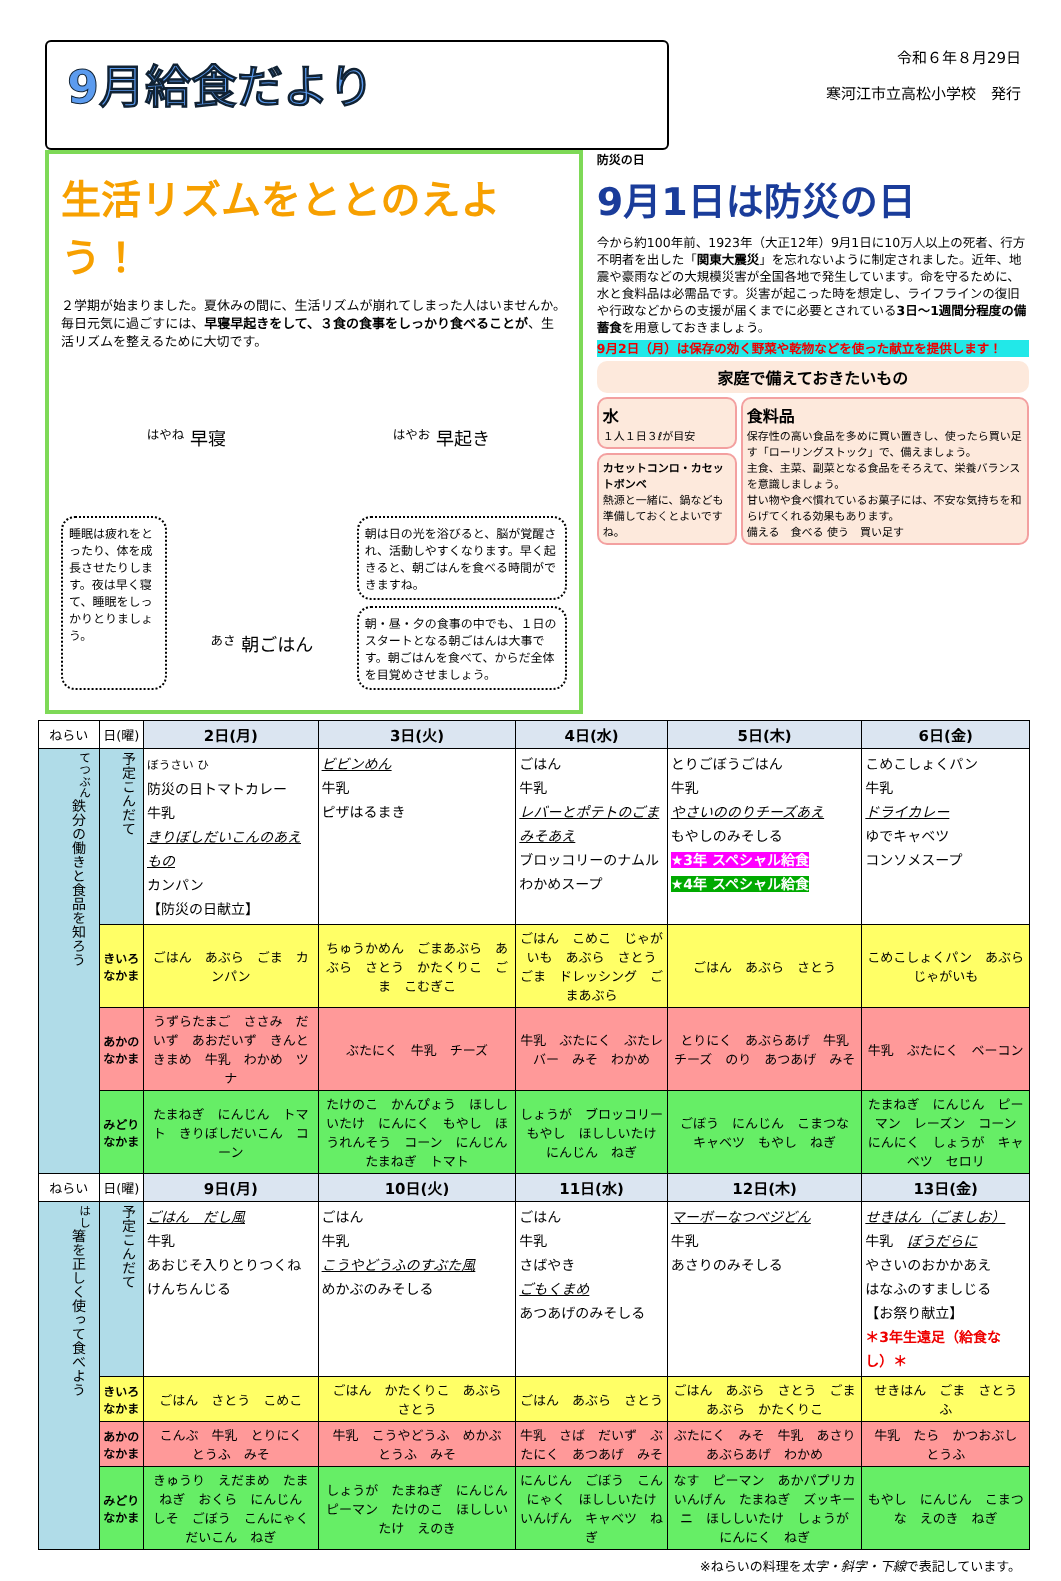9月給食だより
令和６年８月29日
寒河江市立高松小学校　発行
生活リズムをととのえよう！
２学期が始まりました。夏休みの間に、生活リズムが崩れてしまった人はいませんか。毎日元気に過ごすには、早寝早起きをして、３食の食事をしっかり食べることが、生活リズムを整えるために大切です。
<sup>はやね</sup> 早寝
<sup>はやお</sup> 早起き
睡眠は疲れをとったり、体を成長させたりします。夜は早く寝て、睡眠をしっかりとりましょう。
<sup>あさ</sup> 朝ごはん
朝は日の光を浴びると、脳が覚醒され、活動しやすくなります。早く起きると、朝ごはんを食べる時間ができますね。
朝・昼・夕の食事の中でも、１日のスタートとなる朝ごはんは大事です。朝ごはんを食べて、からだ全体を目覚めさせましょう。
防災の日
9月1日は防災の日
今から約100年前、1923年（大正12年）9月1日に10万人以上の死者、行方不明者を出した「関東大震災」を忘れないように制定されました。近年、地震や豪雨などの大規模災害が全国各地で発生しています。命を守るために、水と食料品は必需品です。災害が起こった時を想定し、ライフラインの復旧や行政などからの支援が届くまでに必要とされている3日～1週間分程度の備蓄食を用意しておきましょう。
9月2日（月）は保存の効く野菜や乾物などを使った献立を提供します！
家庭で備えておきたいもの
水
１人１日３ℓが目安
カセットコンロ・カセットボンベ
熱源と一緒に、鍋なども準備しておくとよいですね。
食料品
保存性の高い食品を多めに買い置きし、使ったら買い足す「ローリングストック」で、備えましょう。
主食、主菜、副菜となる食品をそろえて、栄養バランスを意識しましょう。
甘い物や食べ慣れているお菓子には、不安な気持ちを和らげてくれる効果もあります。
備える　食べる 使う　買い足す
| ねらい | 日(曜) | 2日(月) | 3日(火) | 4日(水) | 5日(木) | 6日(金) |
| <sup>てつぶん</sup>鉄分の働きと食品を知ろう | 予定こんだて | ぼうさい ひ 防災の日トマトカレー 牛乳 きりぼしだいこんのあえもの カンパン 【防災の日献立】 | ビビンめん 牛乳 ピザはるまき | ごはん 牛乳 レバーとポテトのごまみそあえ ブロッコリーのナムル わかめスープ | とりごぼうごはん 牛乳 やさいののりチーズあえ もやしのみそしる ★3年 スペシャル給食 ★4年 スペシャル給食 | こめこしょくパン 牛乳 ドライカレー ゆでキャベツ コンソメスープ |
| | きいろ なかま | ごはん あぶら ごま カンパン | ちゅうかめん ごまあぶら あぶら さとう かたくりこ ごま こむぎこ | ごはん こめこ じゃがいも あぶら さとう ごま ドレッシング ごまあぶら | ごはん あぶら さとう | こめこしょくパン あぶら じゃがいも |
| | あかの なかま | うずらたまご ささみ だいず あおだいず きんときまめ 牛乳 わかめ ツナ | ぶたにく 牛乳 チーズ | 牛乳 ぶたにく ぶたレバー みそ わかめ | とりにく あぶらあげ 牛乳 チーズ のり あつあげ みそ | 牛乳 ぶたにく ベーコン |
| | みどり なかま | たまねぎ にんじん トマト きりぼしだいこん コーン | たけのこ かんぴょう ほししいたけ にんにく もやし ほうれんそう コーン にんじん たまねぎ トマト | しょうが ブロッコリー もやし ほししいたけ にんじん ねぎ | ごぼう にんじん こまつな キャベツ もやし ねぎ | たまねぎ にんじん ピーマン レーズン コーン にんにく しょうが キャベツ セロリ |
| ねらい | 日(曜) | 9日(月) | 10日(火) | 11日(水) | 12日(木) | 13日(金) |
| <sup>はし</sup>箸を正しく使って食べよう | 予定こんだて | ごはん だし風 牛乳 あおじそ入りとりつくね けんちんじる | ごはん 牛乳 こうやどうふのすぶた風 めかぶのみそしる | ごはん 牛乳 さばやき ごもくまめ あつあげのみそしる | マーボーなつベジどん 牛乳 あさりのみそしる | せきはん（ごましお） 牛乳 ぼうだらに やさいのおかかあえ はなふのすましじる 【お祭り献立】 ＊3年生遠足（給食なし）＊ |
| | きいろ なかま | ごはん さとう こめこ | ごはん かたくりこ あぶら さとう | ごはん あぶら さとう | ごはん あぶら さとう ごまあぶら かたくりこ | せきはん ごま さとう ふ |
| | あかの なかま | こんぶ 牛乳 とりにく とうふ みそ | 牛乳 こうやどうふ めかぶ とうふ みそ | 牛乳 さば だいず ぶたにく あつあげ みそ | ぶたにく みそ 牛乳 あさり あぶらあげ わかめ | 牛乳 たら かつおぶし とうふ |
| | みどり なかま | きゅうり えだまめ たまねぎ おくら にんじん しそ ごぼう こんにゃく だいこん ねぎ | しょうが たまねぎ にんじん ピーマン たけのこ ほししいたけ えのき | にんじん ごぼう こんにゃく ほししいたけ いんげん キャベツ ねぎ | なす ピーマン あかパプリカ いんげん たまねぎ ズッキーニ ほししいたけ しょうが にんにく ねぎ | もやし にんじん こまつな えのき ねぎ |
※ねらいの料理を太字・斜字・下線で表記しています。